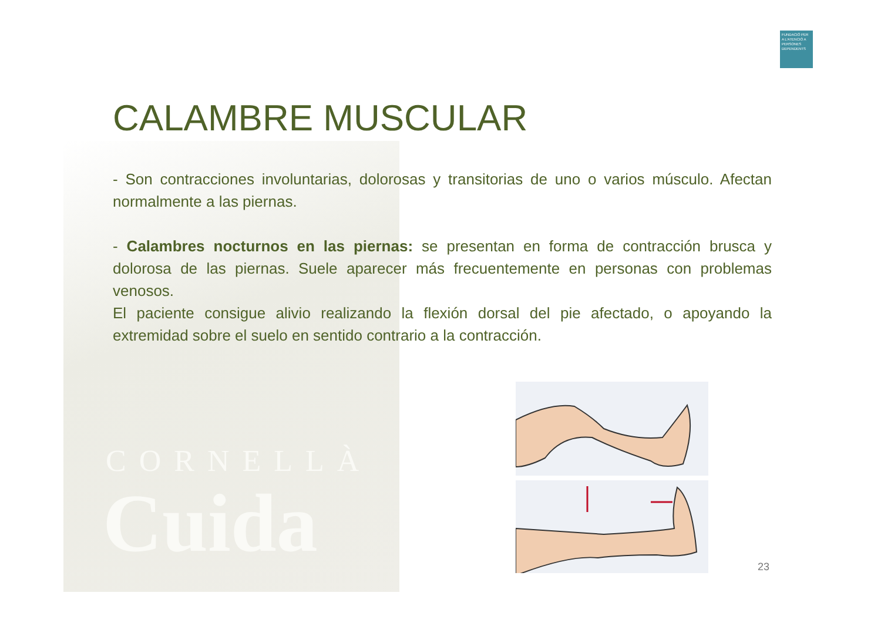CORNELLÀ
Cuida
FUNDACIÓ PER A L'ATENCIÓ A PERSONES DEPENDENTS
CALAMBRE MUSCULAR
- Son contracciones involuntarias, dolorosas y transitorias de uno o varios músculo. Afectan normalmente a las piernas.
- Calambres nocturnos en las piernas: se presentan en forma de contracción brusca y dolorosa de las piernas. Suele aparecer más frecuentemente en personas con problemas venosos.
El paciente consigue alivio realizando la flexión dorsal del pie afectado, o apoyando la extremidad sobre el suelo en sentido contrario a la contracción.
23